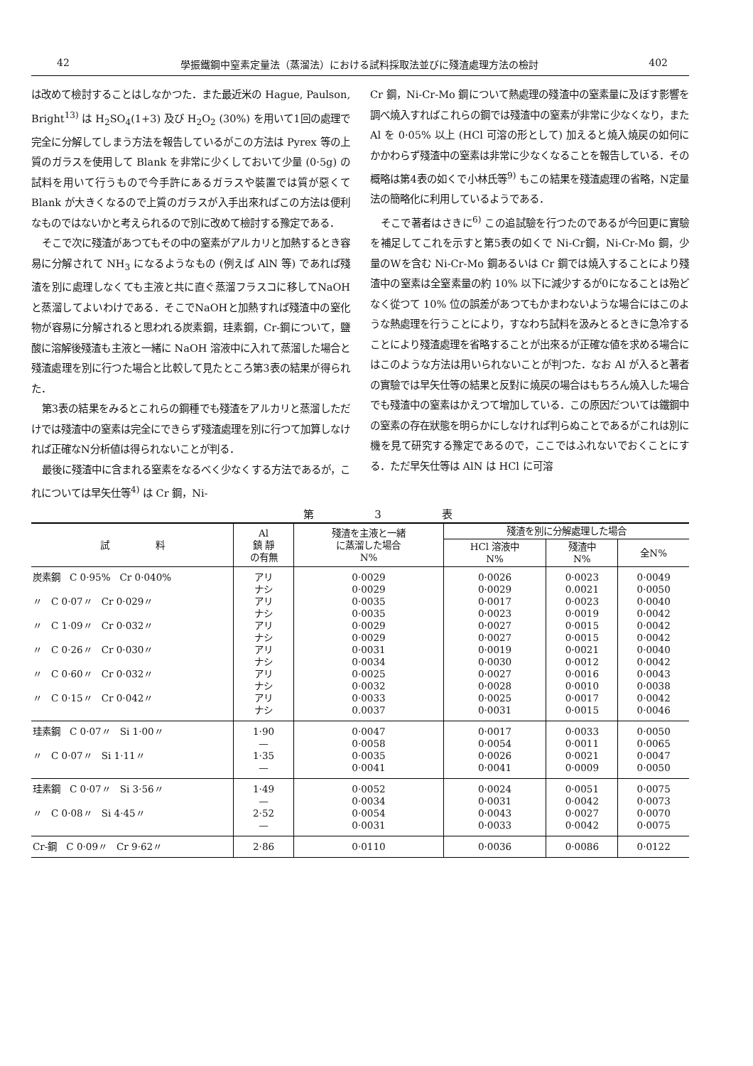42 學振鐵鋼中窒素定量法（蒸溜法）における試料採取法並びに殘渣處理方法の檢討 402
は改めて檢討することはしなかつた．また最近米の Hague, Paulson, Bright<sup>13)</sup> は H<sub>2</sub>SO<sub>4</sub>(1+3) 及び H<sub>2</sub>O<sub>2</sub> (30%) を用いて1回の處理で完全に分解してしまう方法を報告しているがこの方法は Pyrex 等の上質のガラスを使用して Blank を非常に少くしておいて少量 (0·5g) の試料を用いて行うもので今手許にあるガラスや裝置では質が惡くて Blank が大きくなるので上質のガラスが入手出來ればこの方法は便利なものではないかと考えられるので別に改めて檢討する豫定である．
そこで次に殘渣があつてもその中の窒素がアルカリと加熱するとき容易に分解されて NH<sub>3</sub> になるようなもの (例えば AlN 等) であれば殘渣を別に處理しなくても主液と共に直ぐ蒸溜フラスコに移してNaOHと蒸溜してよいわけである．そこでNaOHと加熱すれば殘渣中の窒化物が容易に分解されると思われる炭素鋼，珪素鋼，Cr-鋼について，鹽酸に溶解後殘渣も主液と一緒に NaOH 溶液中に入れて蒸溜した場合と殘渣處理を別に行つた場合と比較して見たところ第3表の結果が得られた．
第3表の結果をみるとこれらの鋼種でも殘渣をアルカリと蒸溜しただけでは殘渣中の窒素は完全にできらず殘渣處理を別に行つて加算しなければ正確なN分析値は得られないことが判る．
最後に殘渣中に含まれる窒素をなるべく少なくする方法であるが，これについては早矢仕等<sup>4)</sup> は Cr 鋼，Ni-
Cr 鋼，Ni-Cr-Mo 鋼について熱處理の殘渣中の窒素量に及ぼす影響を調べ燒入すればこれらの鋼では殘渣中の窒素が非常に少なくなり，また Al を 0·05% 以上 (HCl 可溶の形として) 加えると燒入燒戻の如何にかかわらず殘渣中の窒素は非常に少なくなることを報告している．その概略は第4表の如くで小林氏等<sup>9)</sup> もこの結果を殘渣處理の省略，N定量法の簡略化に利用しているようである．
そこで著者はさきに<sup>6)</sup> この追試驗を行つたのであるが今回更に實驗を補足してこれを示すと第5表の如くで Ni-Cr鋼，Ni-Cr-Mo 鋼，少量のWを含む Ni-Cr-Mo 鋼あるいは Cr 鋼では燒入することにより殘渣中の窒素は全窒素量の約 10% 以下に減少するが0になることは殆どなく從つて 10% 位の誤差があつてもかまわないような場合にはこのような熱處理を行うことにより，すなわち試料を汲みとるときに急冷することにより殘渣處理を省略することが出來るが正確な値を求める場合にはこのような方法は用いられないことが判つた．なお Al が入ると著者の實驗では早矢仕等の結果と反對に燒戻の場合はもちろん燒入した場合でも殘渣中の窒素はかえつて增加している．この原因だついては鐵鋼中の窒素の存在狀態を明らかにしなければ判らぬことであるがこれは別に機を見て研究する豫定であるので，ここではふれないでおくことにする．ただ早矢仕等は AlN は HCl に可溶
第 3 表
| 試 料 | Al 鎮 靜 の有無 | 殘渣を主液と一緒 に蒸溜した場合 N% | 殘渣を別に分解處理した場合 | | |
| --- | --- | --- | --- | --- | --- |
| | | | HCl 溶液中 N% | 殘渣中 N% | 全N% |
| 炭素鋼 C 0·95% Cr 0·040% 〃 C 0·07〃 Cr 0·029〃 〃 C 1·09〃 Cr 0·032〃 〃 C 0·26〃 Cr 0·030〃 〃 C 0·60〃 Cr 0·032〃 〃 C 0·15〃 Cr 0·042〃 | アリ ナシ アリ ナシ アリ ナシ アリ ナシ アリ ナシ アリ ナシ | 0·0029 0·0029 0·0035 0·0035 0·0029 0·0029 0·0031 0·0034 0·0025 0·0032 0·0033 0.0037 | 0·0026 0·0029 0·0017 0·0023 0·0027 0·0027 0·0019 0·0030 0·0027 0·0028 0·0025 0·0031 | 0·0023 0.0021 0·0023 0·0019 0·0015 0·0015 0·0021 0·0012 0·0016 0·0010 0·0017 0·0015 | 0·0049 0·0050 0·0040 0·0042 0·0042 0·0042 0·0040 0·0042 0·0043 0·0038 0·0042 0·0046 |
| 珪素鋼 C 0·07〃 Si 1·00〃 〃 C 0·07〃 Si 1·11〃 | 1·90 — 1·35 — | 0·0047 0·0058 0·0035 0·0041 | 0·0017 0·0054 0·0026 0·0041 | 0·0033 0·0011 0·0021 0·0009 | 0·0050 0·0065 0·0047 0·0050 |
| 珪素鋼 C 0·07〃 Si 3·56〃 〃 C 0·08〃 Si 4·45〃 | 1·49 — 2·52 — | 0·0052 0·0034 0·0054 0·0031 | 0·0024 0·0031 0·0043 0·0033 | 0·0051 0·0042 0·0027 0·0042 | 0·0075 0·0073 0·0070 0·0075 |
| Cr-鋼 C 0·09〃 Cr 9·62〃 | 2·86 | 0·0110 | 0·0036 | 0·0086 | 0·0122 |